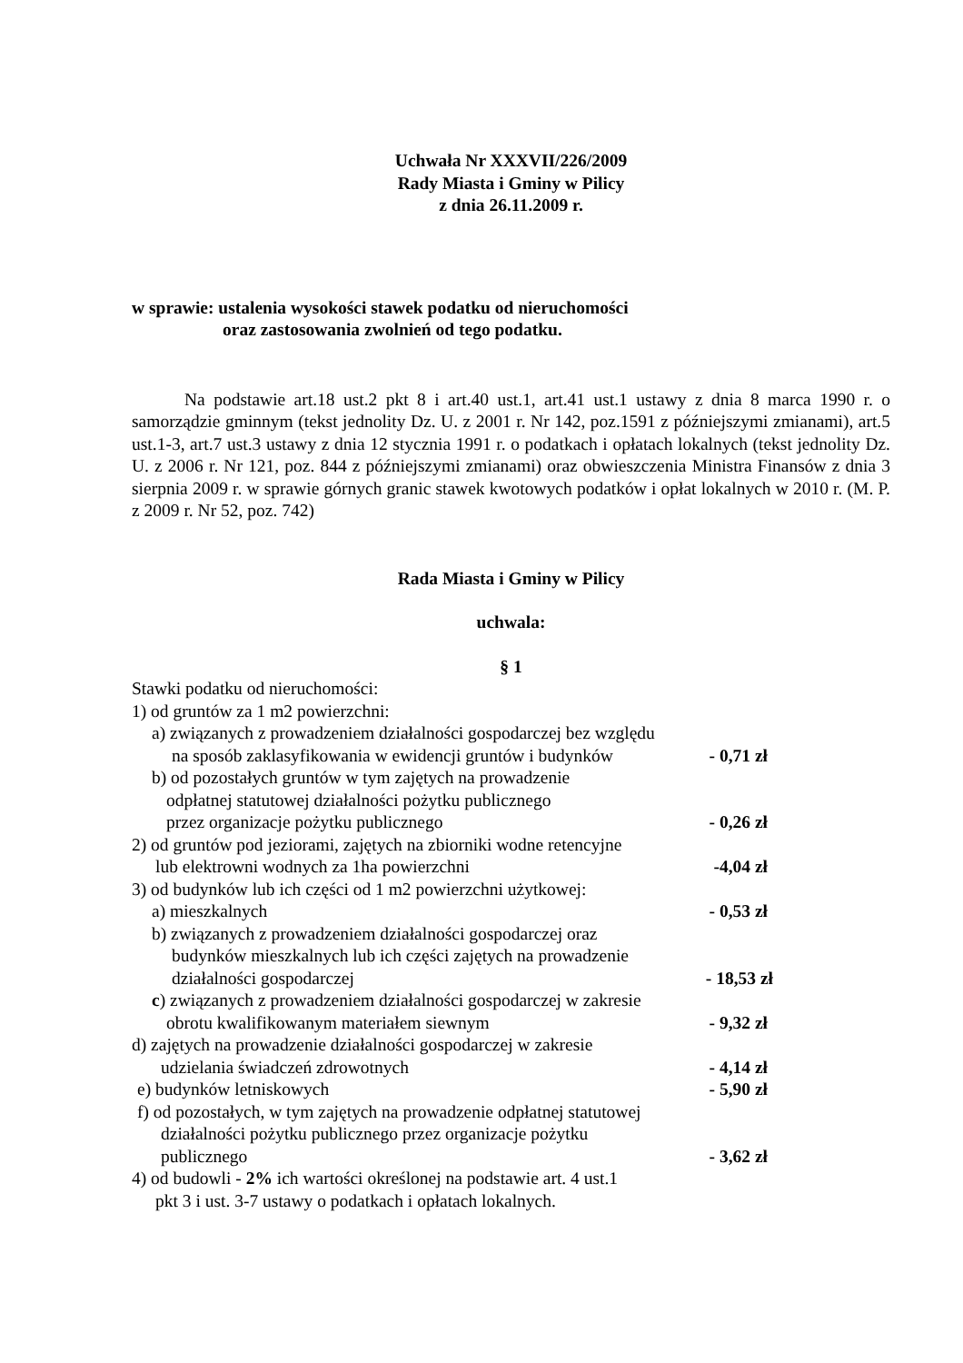Uchwała Nr XXXVII/226/2009
Rady Miasta i Gminy w Pilicy
z dnia 26.11.2009 r.
w sprawie: ustalenia wysokości stawek podatku od nieruchomości
oraz zastosowania zwolnień od tego podatku.
Na podstawie art.18 ust.2 pkt 8 i art.40 ust.1, art.41 ust.1 ustawy z dnia 8 marca 1990 r. o samorządzie gminnym (tekst jednolity Dz. U. z 2001 r. Nr 142, poz.1591 z późniejszymi zmianami), art.5 ust.1-3, art.7 ust.3 ustawy z dnia 12 stycznia 1991 r. o podatkach i opłatach lokalnych (tekst jednolity Dz. U. z 2006 r. Nr 121, poz. 844 z późniejszymi zmianami) oraz obwieszczenia Ministra Finansów z dnia 3 sierpnia 2009 r. w sprawie górnych granic stawek kwotowych podatków i opłat lokalnych w 2010 r. (M. P. z 2009 r. Nr 52, poz. 742)
Rada Miasta i Gminy w Pilicy
uchwala:
§ 1
Stawki podatku od nieruchomości:
1) od gruntów za 1 m2 powierzchni:
a) związanych z prowadzeniem działalności gospodarczej bez względu
na sposób zaklasyfikowania w ewidencji gruntów i budynków - 0,71 zł
b) od pozostałych gruntów w tym zajętych na prowadzenie
odpłatnej statutowej działalności pożytku publicznego
przez organizacje pożytku publicznego - 0,26 zł
2) od gruntów pod jeziorami, zajętych na zbiorniki wodne retencyjne
lub elektrowni wodnych za 1ha powierzchni -4,04 zł
3) od budynków lub ich części od 1 m2 powierzchni użytkowej:
a) mieszkalnych - 0,53 zł
b) związanych z prowadzeniem działalności gospodarczej oraz
budynków mieszkalnych lub ich części zajętych na prowadzenie
działalności gospodarczej - 18,53 zł
c) związanych z prowadzeniem działalności gospodarczej w zakresie
obrotu kwalifikowanym materiałem siewnym - 9,32 zł
d) zajętych na prowadzenie działalności gospodarczej w zakresie
udzielania świadczeń zdrowotnych - 4,14 zł
e) budynków letniskowych - 5,90 zł
f) od pozostałych, w tym zajętych na prowadzenie odpłatnej statutowej
działalności pożytku publicznego przez organizacje pożytku
publicznego - 3,62 zł
4) od budowli - 2% ich wartości określonej na podstawie art. 4 ust.1
pkt 3 i ust. 3-7 ustawy o podatkach i opłatach lokalnych.